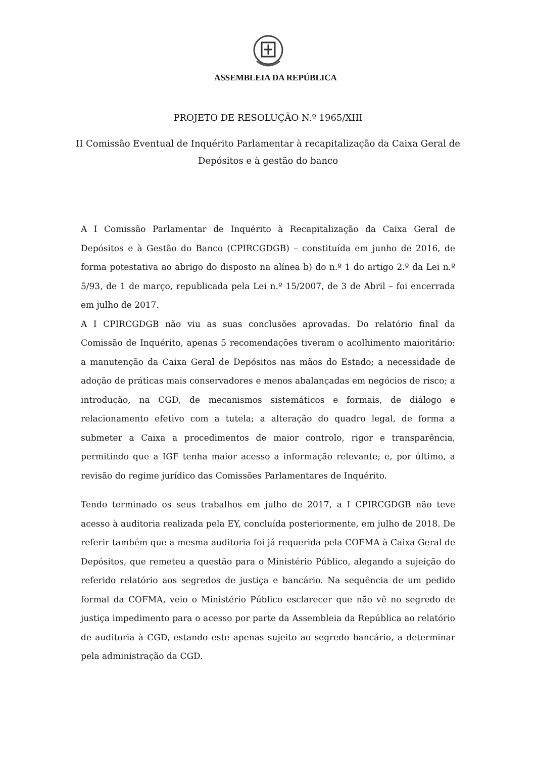ASSEMBLEIA DA REPÚBLICA
PROJETO DE RESOLUÇÃO N.º 1965/XIII
II Comissão Eventual de Inquérito Parlamentar à recapitalização da Caixa Geral de Depósitos e à gestão do banco
A I Comissão Parlamentar de Inquérito à Recapitalização da Caixa Geral de Depósitos e à Gestão do Banco (CPIRCGDGB) – constituída em junho de 2016, de forma potestativa ao abrigo do disposto na alínea b) do n.º 1 do artigo 2.º da Lei n.º 5/93, de 1 de março, republicada pela Lei n.º 15/2007, de 3 de Abril – foi encerrada em julho de 2017.
A I CPIRCGDGB não viu as suas conclusões aprovadas. Do relatório final da Comissão de Inquérito, apenas 5 recomendações tiveram o acolhimento maioritário: a manutenção da Caixa Geral de Depósitos nas mãos do Estado; a necessidade de adoção de práticas mais conservadores e menos abalançadas em negócios de risco; a introdução, na CGD, de mecanismos sistemáticos e formais, de diálogo e relacionamento efetivo com a tutela; a alteração do quadro legal, de forma a submeter a Caixa a procedimentos de maior controlo, rigor e transparência, permitindo que a IGF tenha maior acesso a informação relevante; e, por último, a revisão do regime jurídico das Comissões Parlamentares de Inquérito.
Tendo terminado os seus trabalhos em julho de 2017, a I CPIRCGDGB não teve acesso à auditoria realizada pela EY, concluída posteriormente, em julho de 2018. De referir também que a mesma auditoria foi já requerida pela COFMA à Caixa Geral de Depósitos, que remeteu a questão para o Ministério Público, alegando a sujeição do referido relatório aos segredos de justiça e bancário. Na sequência de um pedido formal da COFMA, veio o Ministério Público esclarecer que não vê no segredo de justiça impedimento para o acesso por parte da Assembleia da República ao relatório de auditoria à CGD, estando este apenas sujeito ao segredo bancário, a determinar pela administração da CGD.